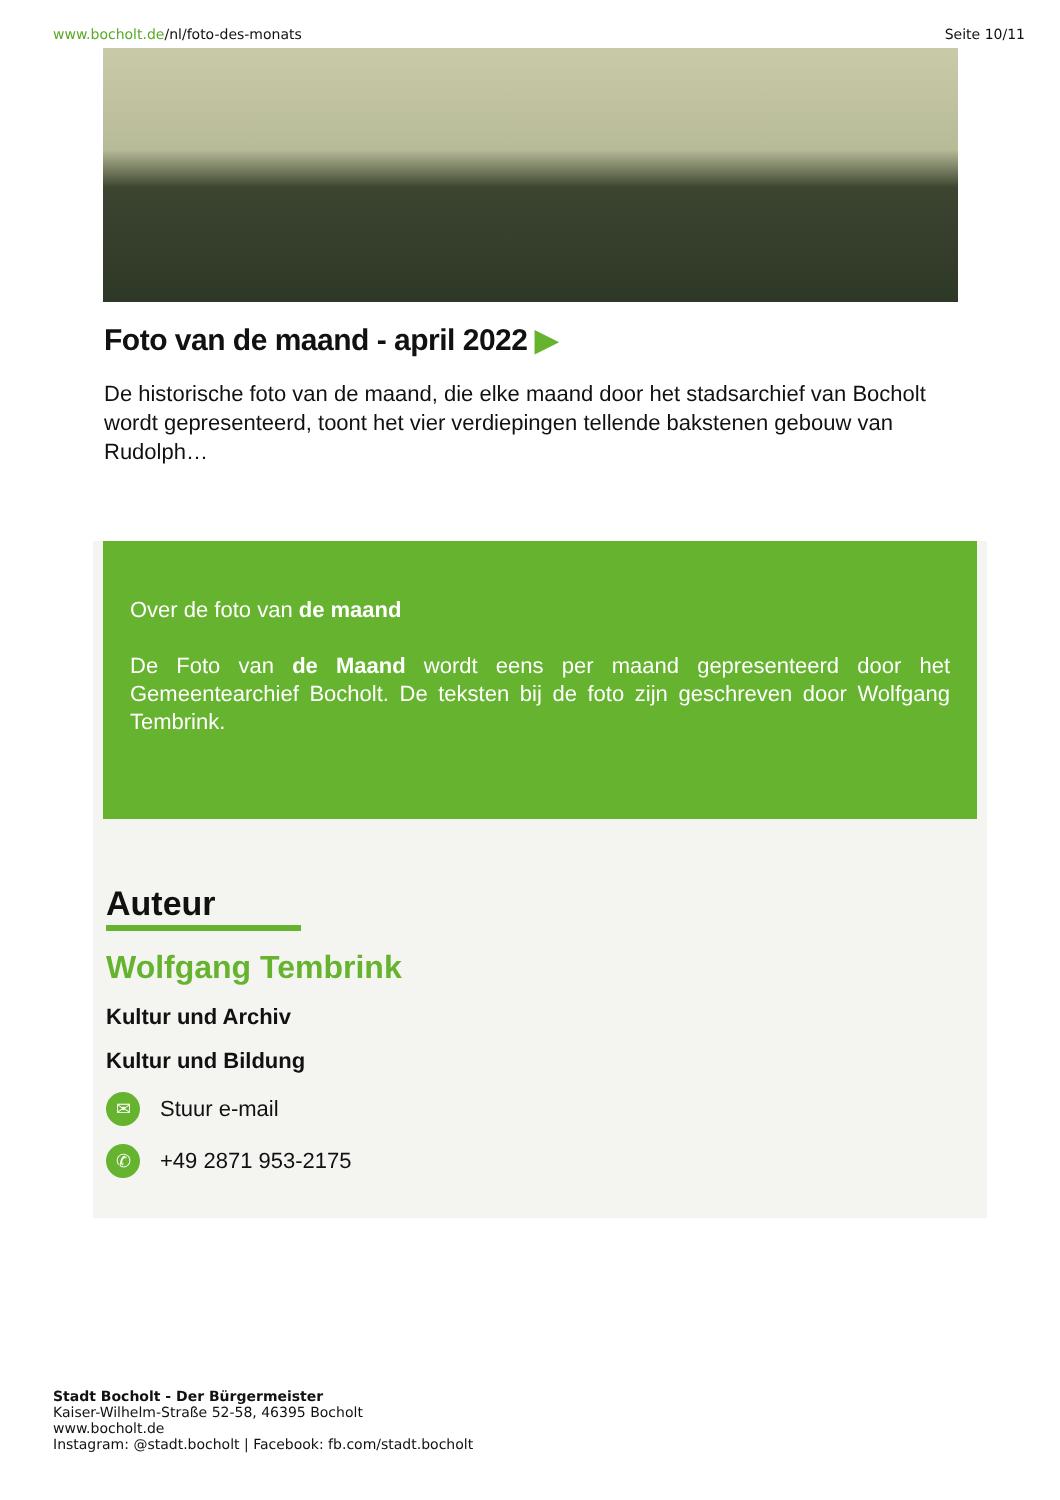www.bocholt.de/nl/foto-des-monats
Seite 10/11
Foto van de maand - april 2022 ▶
De historische foto van de maand, die elke maand door het stadsarchief van Bocholt wordt gepresenteerd, toont het vier verdiepingen tellende bakstenen gebouw van Rudolph…
Over de foto van de maand
De Foto van de Maand wordt eens per maand gepresenteerd door het Gemeentearchief Bocholt. De teksten bij de foto zijn geschreven door Wolfgang Tembrink.
Auteur
Wolfgang Tembrink
Kultur und Archiv
Kultur und Bildung
✉ Stuur e-mail
✆ +49 2871 953-2175
Stadt Bocholt - Der Bürgermeister
Kaiser-Wilhelm-Straße 52-58, 46395 Bocholt
www.bocholt.de
Instagram: @stadt.bocholt | Facebook: fb.com/stadt.bocholt